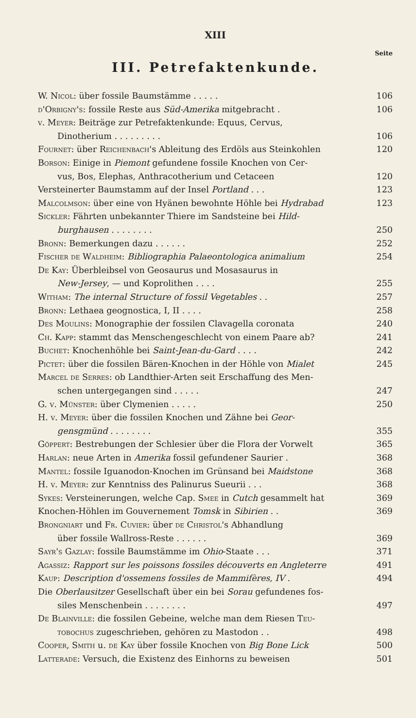XIII
Seite
III. Petrefaktenkunde.
W. Nicol: über fossile Baumstämme . . . . . 106
d'Orbigny's: fossile Reste aus Süd-Amerika mitgebracht . 106
v. Meyer: Beiträge zur Petrefaktenkunde: Equus, Cervus,
Dinotherium . . . . . . . . . 106
Fournet: über Reichenbach's Ableitung des Erdöls aus Steinkohlen 120
Borson: Einige in Piemont gefundene fossile Knochen von Cer-
vus, Bos, Elephas, Anthracotherium und Cetaceen 120
Versteinerter Baumstamm auf der Insel Portland . . . 123
Malcolmson: über eine von Hyänen bewohnte Höhle bei Hydrabad 123
Sickler: Fährten unbekannter Thiere im Sandsteine bei Hild-
burghausen . . . . . . . . 250
Bronn: Bemerkungen dazu . . . . . . 252
Fischer de Waldheim: Bibliographia Palaeontologica animalium 254
De Kay: Überbleibsel von Geosaurus und Mosasaurus in
New-Jersey, — und Koprolithen . . . . 255
Witham: The internal Structure of fossil Vegetables . . 257
Bronn: Lethaea geognostica, I, II . . . . 258
Des Moulins: Monographie der fossilen Clavagella coronata 240
Ch. Kapp: stammt das Menschengeschlecht von einem Paare ab? 241
Buchet: Knochenhöhle bei Saint-Jean-du-Gard . . . . 242
Pictet: über die fossilen Bären-Knochen in der Höhle von Mialet 245
Marcel de Serres: ob Landthier-Arten seit Erschaffung des Men-
schen untergegangen sind . . . . . 247
G. v. Münster: über Clymenien . . . . . 250
H. v. Meyer: über die fossilen Knochen und Zähne bei Geor-
gensgmünd . . . . . . . . 355
Göppert: Bestrebungen der Schlesier über die Flora der Vorwelt 365
Harlan: neue Arten in Amerika fossil gefundener Saurier . 368
Mantel: fossile Iguanodon-Knochen im Grünsand bei Maidstone 368
H. v. Meyer: zur Kenntniss des Palinurus Sueurii . . . 368
Sykes: Versteinerungen, welche Cap. Smee in Cutch gesammelt hat 369
Knochen-Höhlen im Gouvernement Tomsk in Sibirien . . 369
Brongniart und Fr. Cuvier: über de Christol's Abhandlung
über fossile Wallross-Reste . . . . . . 369
Sayr's Gazlay: fossile Baumstämme im Ohio-Staate . . . 371
Agassiz: Rapport sur les poissons fossiles découverts en Angleterre 491
Kaup: Description d'ossemens fossiles de Mammifères, IV . 494
Die Oberlausitzer Gesellschaft über ein bei Sorau gefundenes fos-
siles Menschenbein . . . . . . . . 497
De Blainville: die fossilen Gebeine, welche man dem Riesen Teu-
tobochus zugeschrieben, gehören zu Mastodon . . 498
Cooper, Smith u. de Kay über fossile Knochen von Big Bone Lick 500
Latterade: Versuch, die Existenz des Einhorns zu beweisen 501